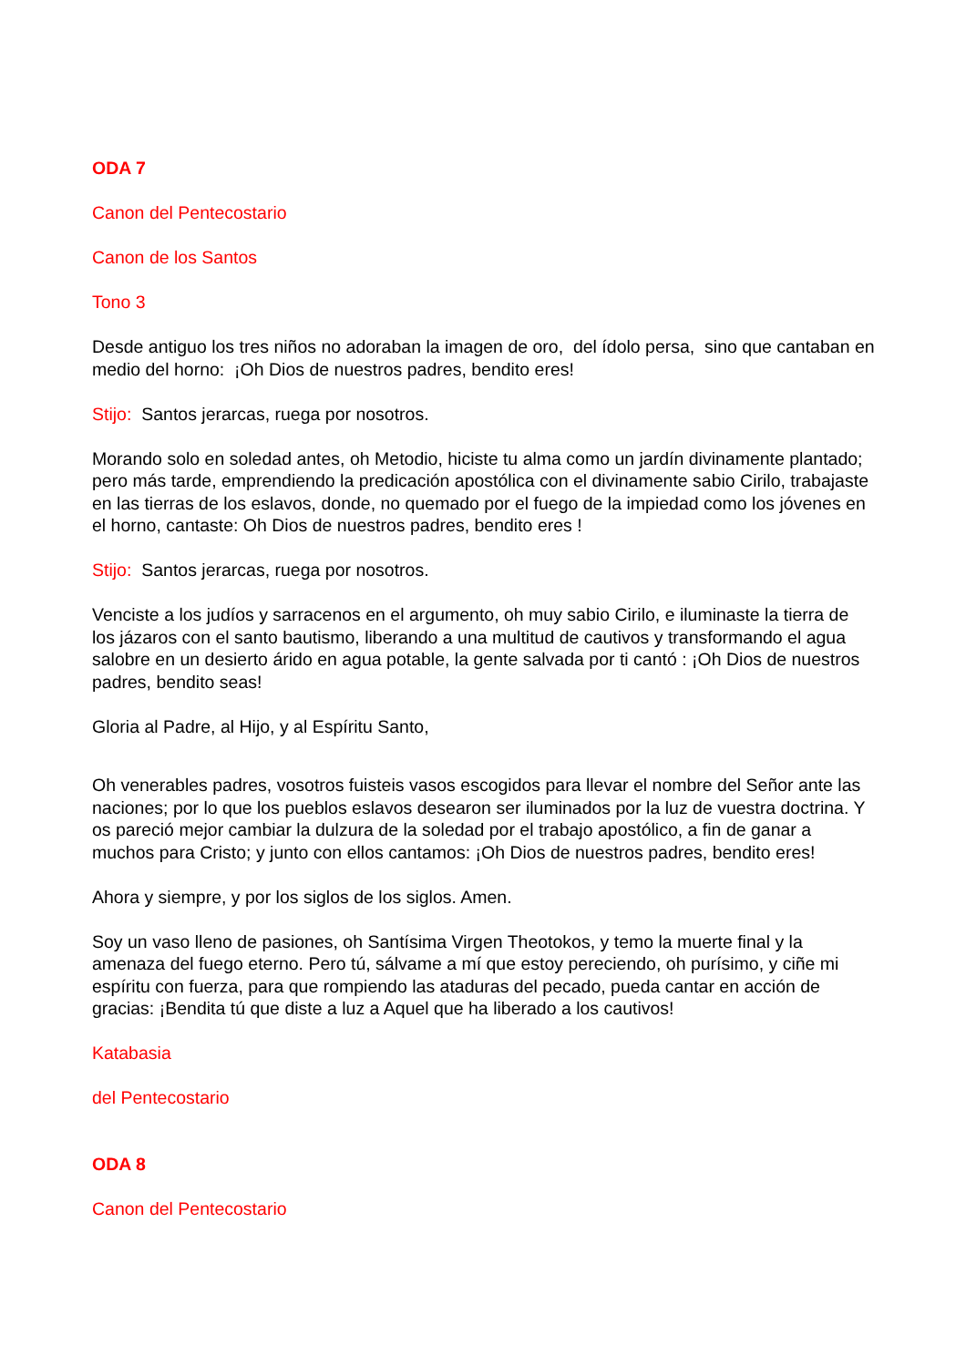ODA 7
Canon del Pentecostario
Canon de los Santos
Tono 3
Desde antiguo los tres niños no adoraban la imagen de oro, del ídolo persa, sino que cantaban en medio del horno: ¡Oh Dios de nuestros padres, bendito eres!
Stijo: Santos jerarcas, ruega por nosotros.
Morando solo en soledad antes, oh Metodio, hiciste tu alma como un jardín divinamente plantado; pero más tarde, emprendiendo la predicación apostólica con el divinamente sabio Cirilo, trabajaste en las tierras de los eslavos, donde, no quemado por el fuego de la impiedad como los jóvenes en el horno, cantaste: Oh Dios de nuestros padres, bendito eres !
Stijo: Santos jerarcas, ruega por nosotros.
Venciste a los judíos y sarracenos en el argumento, oh muy sabio Cirilo, e iluminaste la tierra de los jázaros con el santo bautismo, liberando a una multitud de cautivos y transformando el agua salobre en un desierto árido en agua potable, la gente salvada por ti cantó : ¡Oh Dios de nuestros padres, bendito seas!
Gloria al Padre, al Hijo, y al Espíritu Santo,
Oh venerables padres, vosotros fuisteis vasos escogidos para llevar el nombre del Señor ante las naciones; por lo que los pueblos eslavos desearon ser iluminados por la luz de vuestra doctrina. Y os pareció mejor cambiar la dulzura de la soledad por el trabajo apostólico, a fin de ganar a muchos para Cristo; y junto con ellos cantamos: ¡Oh Dios de nuestros padres, bendito eres!
Ahora y siempre, y por los siglos de los siglos. Amen.
Soy un vaso lleno de pasiones, oh Santísima Virgen Theotokos, y temo la muerte final y la amenaza del fuego eterno. Pero tú, sálvame a mí que estoy pereciendo, oh purísimo, y ciñe mi espíritu con fuerza, para que rompiendo las ataduras del pecado, pueda cantar en acción de gracias: ¡Bendita tú que diste a luz a Aquel que ha liberado a los cautivos!
Katabasia
del Pentecostario
ODA 8
Canon del Pentecostario